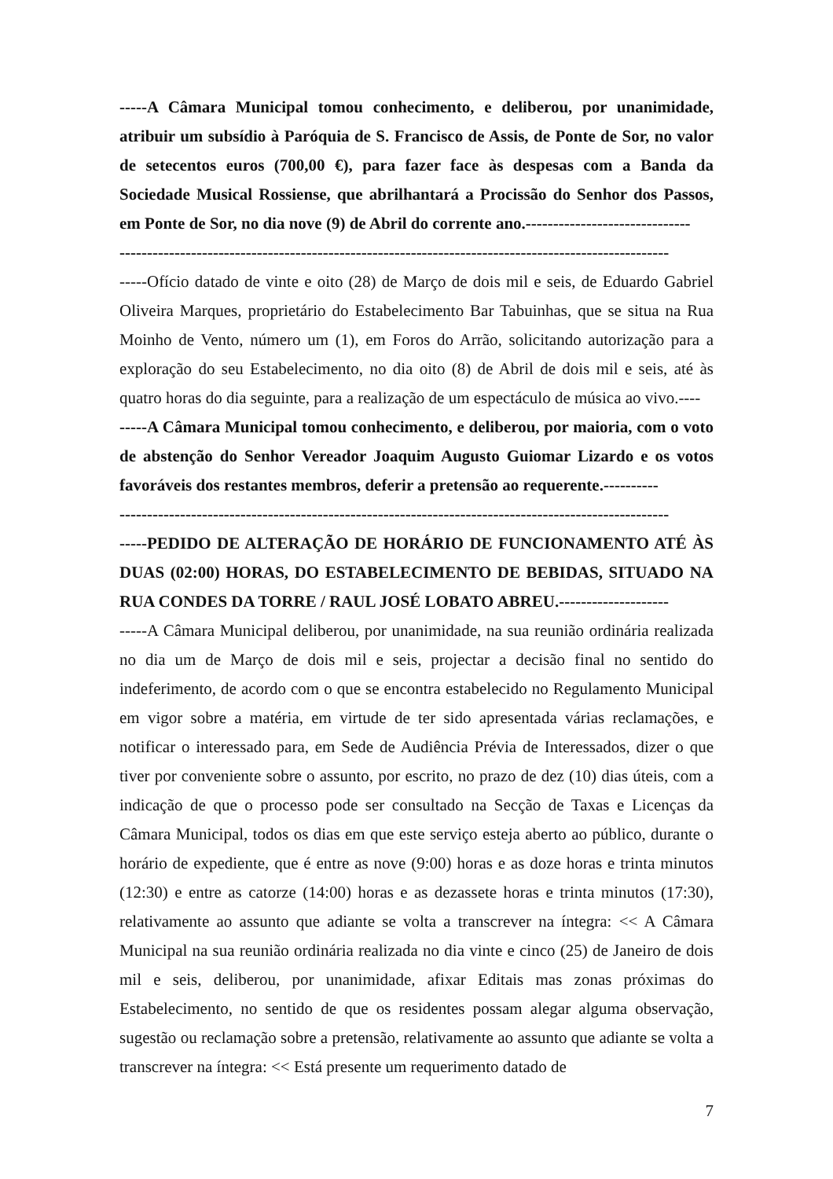-----A Câmara Municipal tomou conhecimento, e deliberou, por unanimidade, atribuir um subsídio à Paróquia de S. Francisco de Assis, de Ponte de Sor, no valor de setecentos euros (700,00 €), para fazer face às despesas com a Banda da Sociedade Musical Rossiense, que abrilhantará a Procissão do Senhor dos Passos, em Ponte de Sor, no dia nove (9) de Abril do corrente ano.------------------------------
----------------------------------------------------------------------------------------------------
-----Ofício datado de vinte e oito (28) de Março de dois mil e seis, de Eduardo Gabriel Oliveira Marques, proprietário do Estabelecimento Bar Tabuinhas, que se situa na Rua Moinho de Vento, número um (1), em Foros do Arrão, solicitando autorização para a exploração do seu Estabelecimento, no dia oito (8) de Abril de dois mil e seis, até às quatro horas do dia seguinte, para a realização de um espectáculo de música ao vivo.----
-----A Câmara Municipal tomou conhecimento, e deliberou, por maioria, com o voto de abstenção do Senhor Vereador Joaquim Augusto Guiomar Lizardo e os votos favoráveis dos restantes membros, deferir a pretensão ao requerente.----------
----------------------------------------------------------------------------------------------------
-----PEDIDO DE ALTERAÇÃO DE HORÁRIO DE FUNCIONAMENTO ATÉ ÀS DUAS (02:00) HORAS, DO ESTABELECIMENTO DE BEBIDAS, SITUADO NA RUA CONDES DA TORRE / RAUL JOSÉ LOBATO ABREU.--------------------
-----A Câmara Municipal deliberou, por unanimidade, na sua reunião ordinária realizada no dia um de Março de dois mil e seis, projectar a decisão final no sentido do indeferimento, de acordo com o que se encontra estabelecido no Regulamento Municipal em vigor sobre a matéria, em virtude de ter sido apresentada várias reclamações, e notificar o interessado para, em Sede de Audiência Prévia de Interessados, dizer o que tiver por conveniente sobre o assunto, por escrito, no prazo de dez (10) dias úteis, com a indicação de que o processo pode ser consultado na Secção de Taxas e Licenças da Câmara Municipal, todos os dias em que este serviço esteja aberto ao público, durante o horário de expediente, que é entre as nove (9:00) horas e as doze horas e trinta minutos (12:30) e entre as catorze (14:00) horas e as dezassete horas e trinta minutos (17:30), relativamente ao assunto que adiante se volta a transcrever na íntegra: << A Câmara Municipal na sua reunião ordinária realizada no dia vinte e cinco (25) de Janeiro de dois mil e seis, deliberou, por unanimidade, afixar Editais mas zonas próximas do Estabelecimento, no sentido de que os residentes possam alegar alguma observação, sugestão ou reclamação sobre a pretensão, relativamente ao assunto que adiante se volta a transcrever na íntegra: << Está presente um requerimento datado de
7